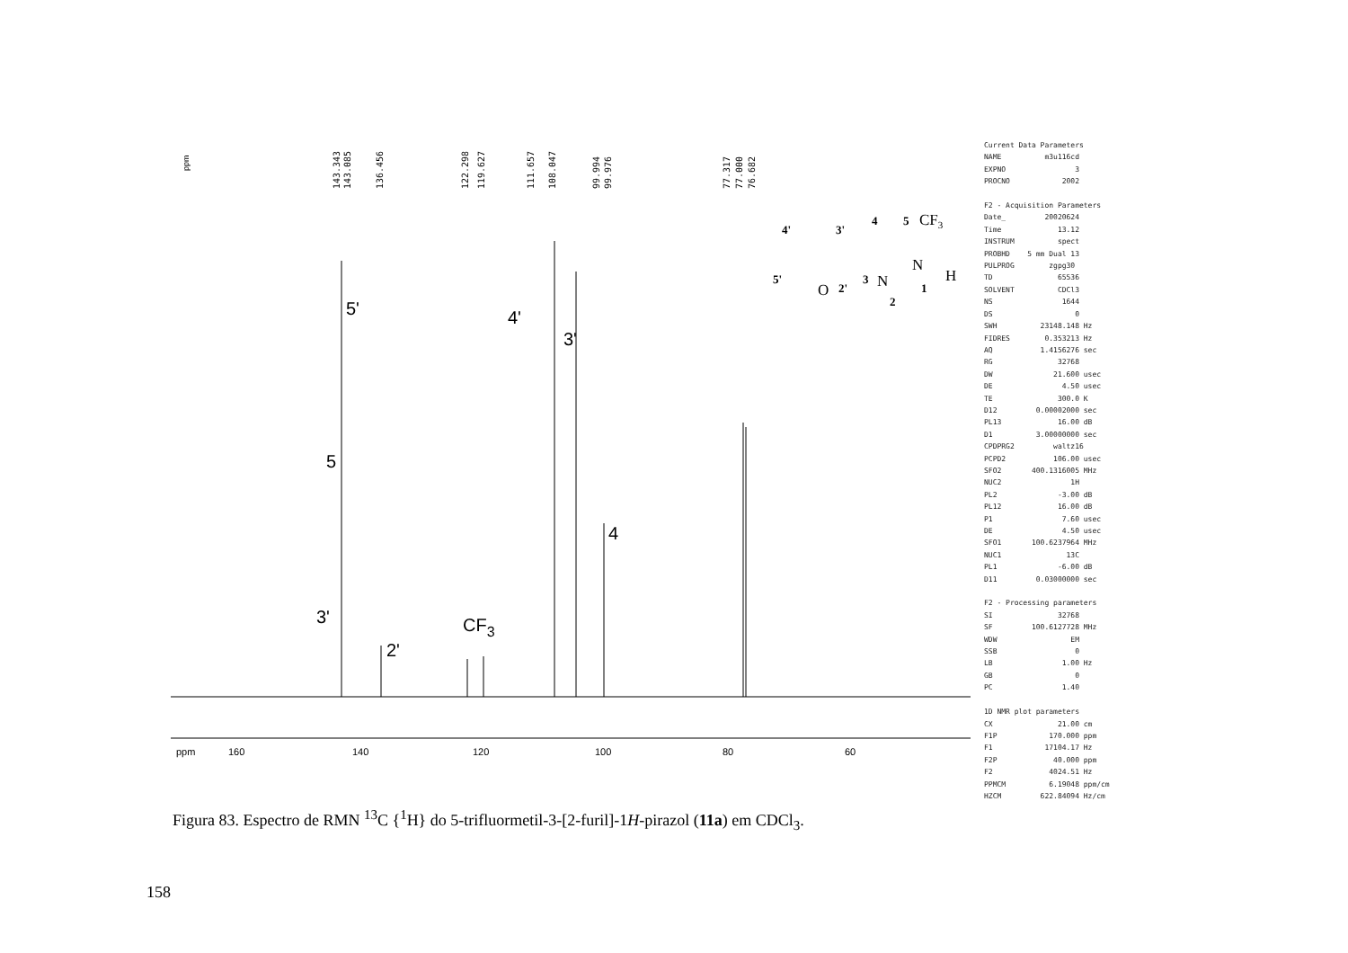ppm
143.343
143.085
136.456
122.298
119.627
111.657
108.047
99.994
99.976
77.317
77.000
76.682
5'
4'
3'
5
4
3'
2'
CF3
ppm
160
140
120
100
80
60
4'
3'
4
5
5'
2'
3
2
1
CF3
O
N
N
H
Current Data Parameters NAME m3u116cd EXPNO 3 PROCNO 2002 F2 - Acquisition Parameters Date_ 20020624 Time 13.12 INSTRUM spect PROBHD 5 mm Dual 13 PULPROG zgpg30 TD 65536 SOLVENT CDCl3 NS 1644 DS 0 SWH 23148.148 Hz FIDRES 0.353213 Hz AQ 1.4156276 sec RG 32768 DW 21.600 usec DE 4.50 usec TE 300.0 K D12 0.00002000 sec PL13 16.00 dB D1 3.00000000 sec CPDPRG2 waltz16 PCPD2 106.00 usec SFO2 400.1316005 MHz NUC2 1H PL2 -3.00 dB PL12 16.00 dB P1 7.60 usec DE 4.50 usec SFO1 100.6237964 MHz NUC1 13C PL1 -6.00 dB D11 0.03000000 sec F2 - Processing parameters SI 32768 SF 100.6127728 MHz WDW EM SSB 0 LB 1.00 Hz GB 0 PC 1.40 1D NMR plot parameters CX 21.00 cm F1P 170.000 ppm F1 17104.17 Hz F2P 40.000 ppm F2 4024.51 Hz PPMCM 6.19048 ppm/cm HZCM 622.84094 Hz/cm
Figura 83. Espectro de RMN <sup>13</sup>C {<sup>1</sup>H} do 5-trifluormetil-3-[2-furil]-1H-pirazol (11a) em CDCl<sub>3</sub>.
158